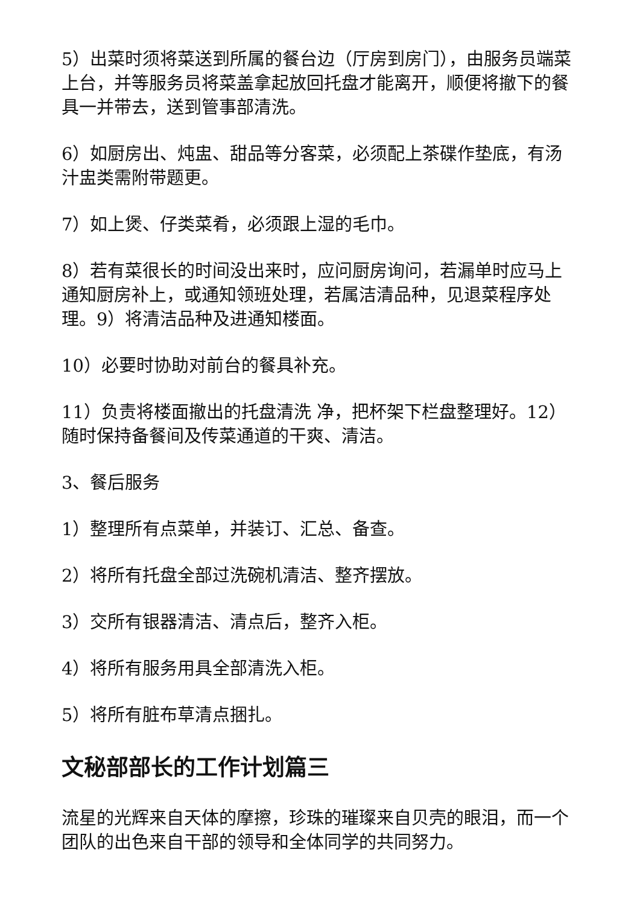5）出菜时须将菜送到所属的餐台边（厅房到房门），由服务员端菜上台，并等服务员将菜盖拿起放回托盘才能离开，顺便将撤下的餐具一并带去，送到管事部清洗。
6）如厨房出、炖盅、甜品等分客菜，必须配上茶碟作垫底，有汤汁盅类需附带题更。
7）如上煲、仔类菜肴，必须跟上湿的毛巾。
8）若有菜很长的时间没出来时，应问厨房询问，若漏单时应马上通知厨房补上，或通知领班处理，若属洁清品种，见退菜程序处理。9）将清洁品种及进通知楼面。
10）必要时协助对前台的餐具补充。
11）负责将楼面撤出的托盘清洗 净，把杯架下栏盘整理好。12）随时保持备餐间及传菜通道的干爽、清洁。
3、餐后服务
1）整理所有点菜单，并装订、汇总、备查。
2）将所有托盘全部过洗碗机清洁、整齐摆放。
3）交所有银器清洁、清点后，整齐入柜。
4）将所有服务用具全部清洗入柜。
5）将所有脏布草清点捆扎。
文秘部部长的工作计划篇三
流星的光辉来自天体的摩擦，珍珠的璀璨来自贝壳的眼泪，而一个团队的出色来自干部的领导和全体同学的共同努力。